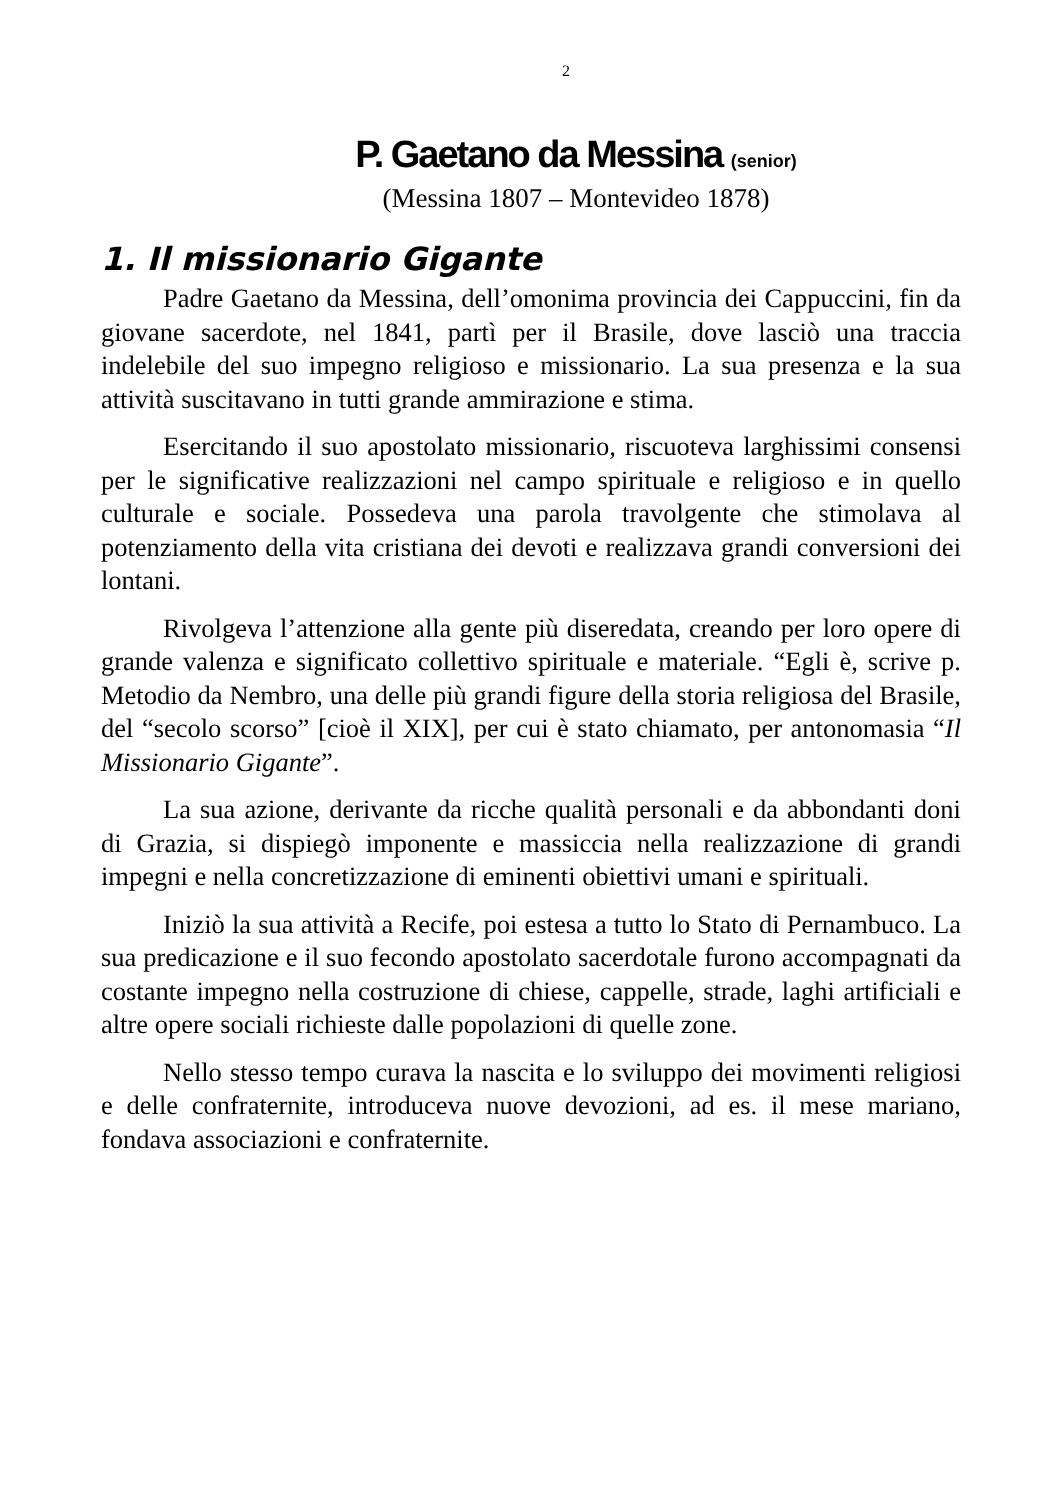2
P. Gaetano da Messina (senior)
(Messina 1807 – Montevideo 1878)
1. Il missionario Gigante
Padre Gaetano da Messina, dell’omonima provincia dei Cappuccini, fin da giovane sacerdote, nel 1841, partì per il Brasile, dove lasciò una traccia indelebile del suo impegno religioso e missionario. La sua presenza e la sua attività suscitavano in tutti grande ammirazione e stima.
Esercitando il suo apostolato missionario, riscuoteva larghissimi consensi per le significative realizzazioni nel campo spirituale e religioso e in quello culturale e sociale. Possedeva una parola travolgente che stimolava al potenziamento della vita cristiana dei devoti e realizzava grandi conversioni dei lontani.
Rivolgeva l’attenzione alla gente più diseredata, creando per loro opere di grande valenza e significato collettivo spirituale e materiale. “Egli è, scrive p. Metodio da Nembro, una delle più grandi figure della storia religiosa del Brasile, del “secolo scorso” [cioè il XIX], per cui è stato chiamato, per antonomasia “Il Missionario Gigante”.
La sua azione, derivante da ricche qualità personali e da abbondanti doni di Grazia, si dispiegò imponente e massiccia nella realizzazione di grandi impegni e nella concretizzazione di eminenti obiettivi umani e spirituali.
Iniziò la sua attività a Recife, poi estesa a tutto lo Stato di Pernambuco. La sua predicazione e il suo fecondo apostolato sacerdotale furono accompagnati da costante impegno nella costruzione di chiese, cappelle, strade, laghi artificiali e altre opere sociali richieste dalle popolazioni di quelle zone.
Nello stesso tempo curava la nascita e lo sviluppo dei movimenti religiosi e delle confraternite, introduceva nuove devozioni, ad es. il mese mariano, fondava associazioni e confraternite.